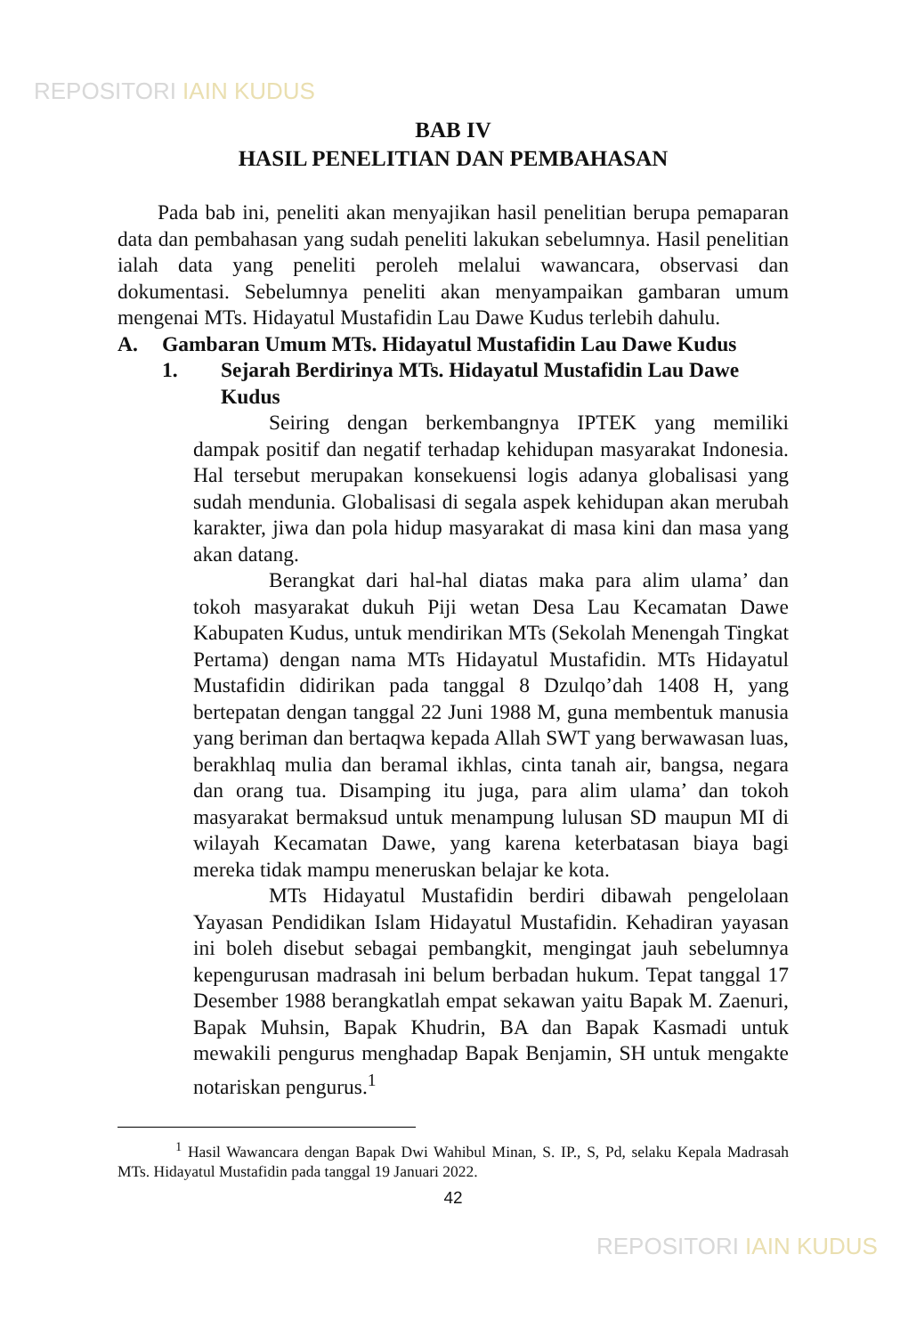REPOSITORI IAIN KUDUS
BAB IV
HASIL PENELITIAN DAN PEMBAHASAN
Pada bab ini, peneliti akan menyajikan hasil penelitian berupa pemaparan data dan pembahasan yang sudah peneliti lakukan sebelumnya. Hasil penelitian ialah data yang peneliti peroleh melalui wawancara, observasi dan dokumentasi. Sebelumnya peneliti akan menyampaikan gambaran umum mengenai MTs. Hidayatul Mustafidin Lau Dawe Kudus terlebih dahulu.
A. Gambaran Umum MTs. Hidayatul Mustafidin Lau Dawe Kudus
1. Sejarah Berdirinya MTs. Hidayatul Mustafidin Lau Dawe Kudus
Seiring dengan berkembangnya IPTEK yang memiliki dampak positif dan negatif terhadap kehidupan masyarakat Indonesia. Hal tersebut merupakan konsekuensi logis adanya globalisasi yang sudah mendunia. Globalisasi di segala aspek kehidupan akan merubah karakter, jiwa dan pola hidup masyarakat di masa kini dan masa yang akan datang.
Berangkat dari hal-hal diatas maka para alim ulama’ dan tokoh masyarakat dukuh Piji wetan Desa Lau Kecamatan Dawe Kabupaten Kudus, untuk mendirikan MTs (Sekolah Menengah Tingkat Pertama) dengan nama MTs Hidayatul Mustafidin. MTs Hidayatul Mustafidin didirikan pada tanggal 8 Dzulqo’dah 1408 H, yang bertepatan dengan tanggal 22 Juni 1988 M, guna membentuk manusia yang beriman dan bertaqwa kepada Allah SWT yang berwawasan luas, berakhlaq mulia dan beramal ikhlas, cinta tanah air, bangsa, negara dan orang tua. Disamping itu juga, para alim ulama’ dan tokoh masyarakat bermaksud untuk menampung lulusan SD maupun MI di wilayah Kecamatan Dawe, yang karena keterbatasan biaya bagi mereka tidak mampu meneruskan belajar ke kota.
MTs Hidayatul Mustafidin berdiri dibawah pengelolaan Yayasan Pendidikan Islam Hidayatul Mustafidin. Kehadiran yayasan ini boleh disebut sebagai pembangkit, mengingat jauh sebelumnya kepengurusan madrasah ini belum berbadan hukum. Tepat tanggal 17 Desember 1988 berangkatlah empat sekawan yaitu Bapak M. Zaenuri, Bapak Muhsin, Bapak Khudrin, BA dan Bapak Kasmadi untuk mewakili pengurus menghadap Bapak Benjamin, SH untuk mengakte notariskan pengurus.<sup>1</sup>
<sup>1</sup> Hasil Wawancara dengan Bapak Dwi Wahibul Minan, S. IP., S, Pd, selaku Kepala Madrasah MTs. Hidayatul Mustafidin pada tanggal 19 Januari 2022.
42
REPOSITORI IAIN KUDUS